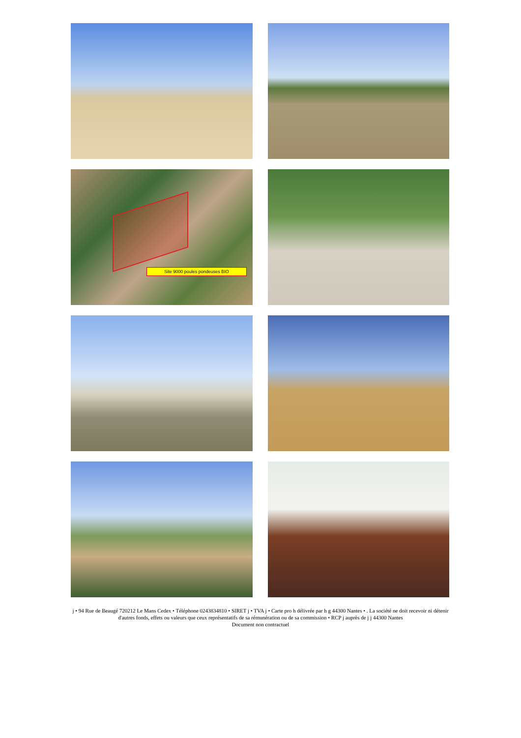Site 9000 poules pondeuses BIO
j • 94 Rue de Beaugé 720212 Le Mans Cedex • Téléphone 0243834810 • SIRET j • TVA j • Carte pro h délivrée par h g 44300 Nantes • . La société ne doit recevoir ni détenir d'autres fonds, effets ou valeurs que ceux représentatifs de sa rémunération ou de sa commission • RCP j auprès de j j 44300 Nantes
Document non contractuel